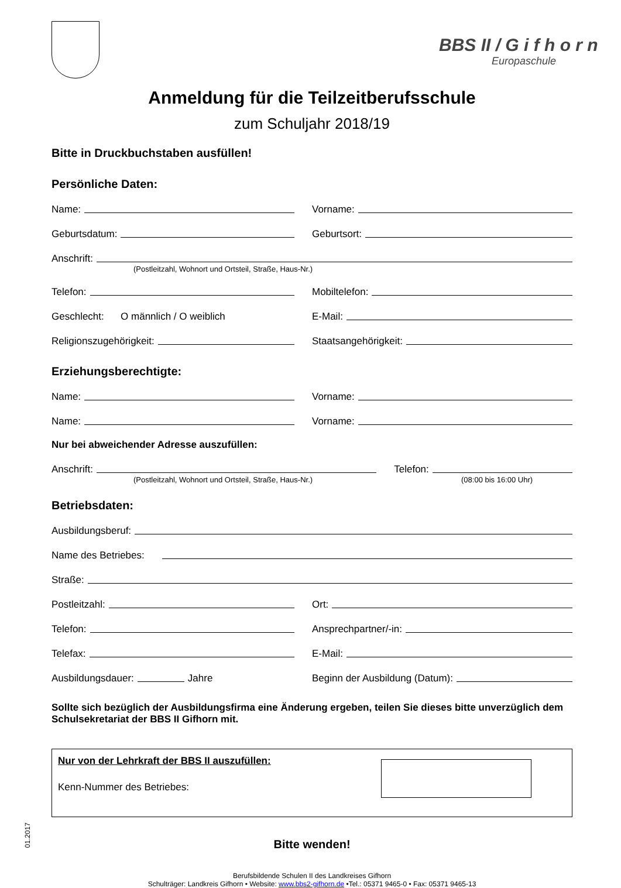BBS II / G i f h o r n
Europaschule
Anmeldung für die Teilzeitberufsschule
zum Schuljahr 2018/19
Bitte in Druckbuchstaben ausfüllen!
Persönliche Daten:
Name:
Vorname:
Geburtsdatum:
Geburtsort:
Anschrift:
(Postleitzahl, Wohnort und Ortsteil, Straße, Haus-Nr.)
Telefon:
Mobiltelefon:
Geschlecht: O männlich / O weiblich
E-Mail:
Religionszugehörigkeit:
Staatsangehörigkeit:
Erziehungsberechtigte:
Name:
Vorname:
Name:
Vorname:
Nur bei abweichender Adresse auszufüllen:
Anschrift: Telefon:
(Postleitzahl, Wohnort und Ortsteil, Straße, Haus-Nr.) (08:00 bis 16:00 Uhr)
Betriebsdaten:
Ausbildungsberuf:
Name des Betriebes:
Straße:
Postleitzahl:
Ort:
Telefon:
Ansprechpartner/-in:
Telefax:
E-Mail:
Ausbildungsdauer: Jahre
Beginn der Ausbildung (Datum):
Sollte sich bezüglich der Ausbildungsfirma eine Änderung ergeben, teilen Sie dieses bitte unverzüglich dem Schulsekretariat der BBS II Gifhorn mit.
Nur von der Lehrkraft der BBS II auszufüllen:
Kenn-Nummer des Betriebes:
Bitte wenden!
Berufsbildende Schulen II des Landkreises Gifhorn
Schulträger: Landkreis Gifhorn • Website: www.bbs2-gifhorn.de •Tel.: 05371 9465-0 • Fax: 05371 9465-13
01.2017